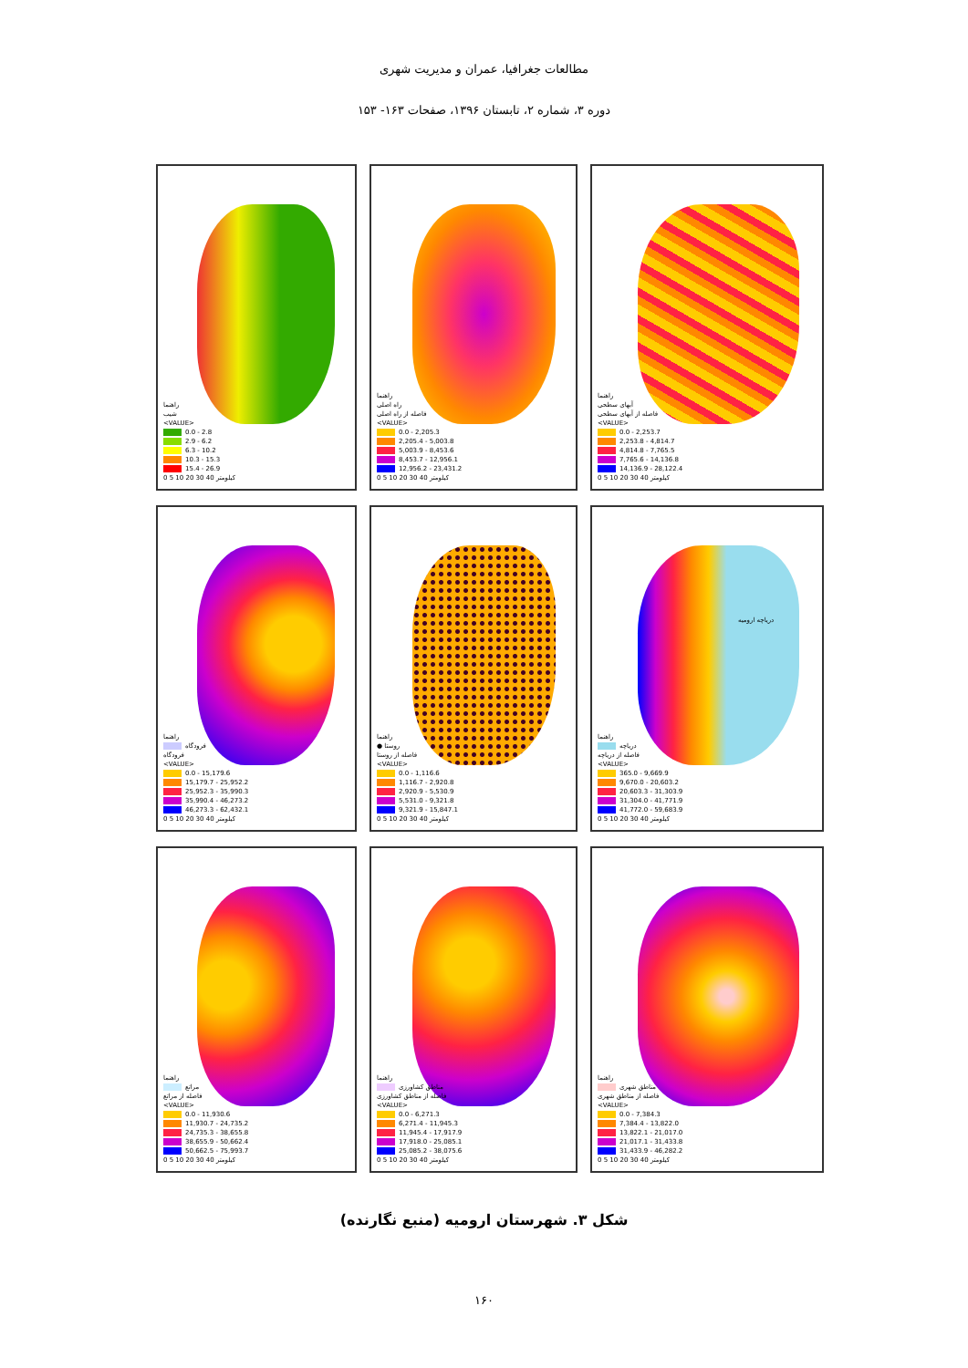مطالعات جغرافیا، عمران و مدیریت شهری
دوره ۳، شماره ۲، تابستان ۱۳۹۶، صفحات ۱۶۳- ۱۵۳
راهنما
شیب
<VALUE>
0.0 - 2.8
2.9 - 6.2
6.3 - 10.2
10.3 - 15.3
15.4 - 26.9
0 5 10 20 30 40 کیلومتر
راهنما
راه اصلی
فاصله از راه اصلی
<VALUE>
0.0 - 2,205.3
2,205.4 - 5,003.8
5,003.9 - 8,453.6
8,453.7 - 12,956.1
12,956.2 - 23,431.2
0 5 10 20 30 40 کیلومتر
راهنما
آبهای سطحی
فاصله از آبهای سطحی
<VALUE>
0.0 - 2,253.7
2,253.8 - 4,814.7
4,814.8 - 7,765.5
7,765.6 - 14,136.8
14,136.9 - 28,122.4
0 5 10 20 30 40 کیلومتر
راهنما
فرودگاه
فرودگاه
<VALUE>
0.0 - 15,179.6
15,179.7 - 25,952.2
25,952.3 - 35,990.3
35,990.4 - 46,273.2
46,273.3 - 62,432.1
0 5 10 20 30 40 کیلومتر
راهنما
● روستا
فاصله از روستا
<VALUE>
0.0 - 1,116.6
1,116.7 - 2,920.8
2,920.9 - 5,530.9
5,531.0 - 9,321.8
9,321.9 - 15,847.1
0 5 10 20 30 40 کیلومتر
دریاچه ارومیه
راهنما
دریاچه
فاصله از دریاچه
<VALUE>
365.0 - 9,669.9
9,670.0 - 20,603.2
20,603.3 - 31,303.9
31,304.0 - 41,771.9
41,772.0 - 59,683.9
0 5 10 20 30 40 کیلومتر
راهنما
مراتع
فاصله از مراتع
<VALUE>
0.0 - 11,930.6
11,930.7 - 24,735.2
24,735.3 - 38,655.8
38,655.9 - 50,662.4
50,662.5 - 75,993.7
0 5 10 20 30 40 کیلومتر
راهنما
مناطق کشاورزی
فاصله از مناطق کشاورزی
<VALUE>
0.0 - 6,271.3
6,271.4 - 11,945.3
11,945.4 - 17,917.9
17,918.0 - 25,085.1
25,085.2 - 38,075.6
0 5 10 20 30 40 کیلومتر
راهنما
مناطق شهری
فاصله از مناطق شهری
<VALUE>
0.0 - 7,384.3
7,384.4 - 13,822.0
13,822.1 - 21,017.0
21,017.1 - 31,433.8
31,433.9 - 46,282.2
0 5 10 20 30 40 کیلومتر
شکل ۳. شهرستان ارومیه (منبع نگارنده)
۱۶۰